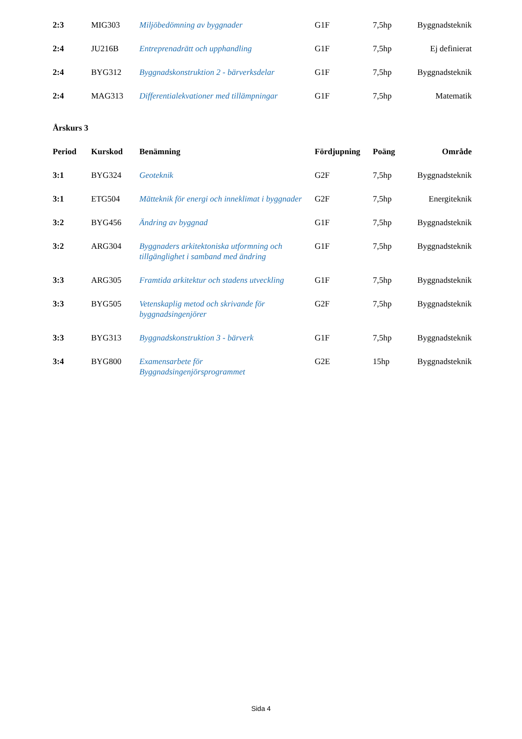| 2:3 | MIG303 | Miljöbedömning av byggnader | G1F | 7,5hp | Byggnadsteknik |
| 2:4 | JU216B | Entreprenadrätt och upphandling | G1F | 7,5hp | Ej definierat |
| 2:4 | BYG312 | Byggnadskonstruktion 2 - bärverksdelar | G1F | 7,5hp | Byggnadsteknik |
| 2:4 | MAG313 | Differentialekvationer med tillämpningar | G1F | 7,5hp | Matematik |
Årskurs 3
| Period | Kurskod | Benämning | Fördjupning | Poäng | Område |
| --- | --- | --- | --- | --- | --- |
| 3:1 | BYG324 | Geoteknik | G2F | 7,5hp | Byggnadsteknik |
| 3:1 | ETG504 | Mätteknik för energi och inneklimat i byggnader | G2F | 7,5hp | Energiteknik |
| 3:2 | BYG456 | Ändring av byggnad | G1F | 7,5hp | Byggnadsteknik |
| 3:2 | ARG304 | Byggnaders arkitektoniska utformning och tillgänglighet i samband med ändring | G1F | 7,5hp | Byggnadsteknik |
| 3:3 | ARG305 | Framtida arkitektur och stadens utveckling | G1F | 7,5hp | Byggnadsteknik |
| 3:3 | BYG505 | Vetenskaplig metod och skrivande för byggnadsingenjörer | G2F | 7,5hp | Byggnadsteknik |
| 3:3 | BYG313 | Byggnadskonstruktion 3 - bärverk | G1F | 7,5hp | Byggnadsteknik |
| 3:4 | BYG800 | Examensarbete för Byggnadsingenjörsprogrammet | G2E | 15hp | Byggnadsteknik |
Sida 4